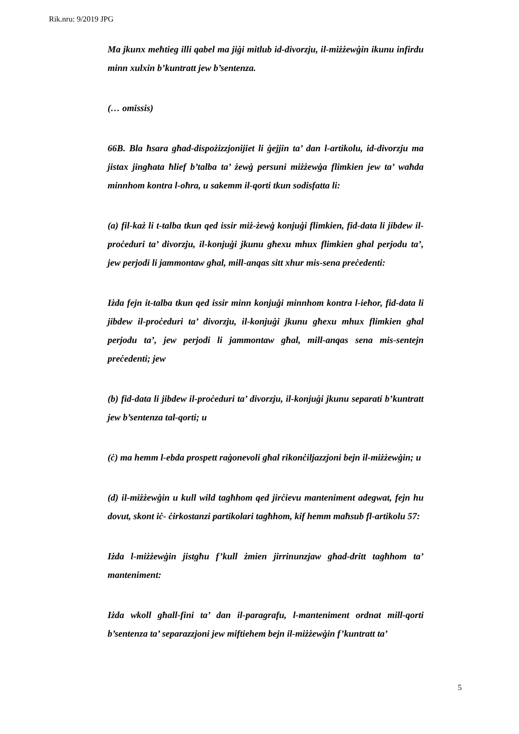Rik.nru: 9/2019 JPG
Ma jkunx meħtieg illi qabel ma jiġi mitlub id-divorzju, il-miżżewġin ikunu infirdu minn xulxin b’kuntratt jew b’sentenza.
(… omissis)
66B. Bla ħsara għad-dispożizzjonijiet li ġejjin ta’ dan l-artikolu, id-divorzju ma jistax jingħata ħlief b’talba ta’ żewġ persuni miżżewġa flimkien jew ta’ waħda minnhom kontra l-oħra, u sakemm il-qorti tkun sodisfatta li:
(a) fil-każ li t-talba tkun qed issir miż-żewġ konjuġi flimkien, fid-data li jibdew il-proċeduri ta’ divorzju, il-konjuġi jkunu għexu mhux flimkien għal perjodu ta’, jew perjodi li jammontaw għal, mill-anqas sitt xhur mis-sena preċedenti:
Iżda fejn it-talba tkun qed issir minn konjuġi minnhom kontra l-ieħor, fid-data li jibdew il-proċeduri ta’ divorzju, il-konjuġi jkunu għexu mhux flimkien għal perjodu ta’, jew perjodi li jammontaw għal, mill-anqas sena mis-sentejn preċedenti; jew
(b) fid-data li jibdew il-proċeduri ta’ divorzju, il-konjuġi jkunu separati b’kuntratt jew b’sentenza tal-qorti; u
(ċ) ma hemm l-ebda prospett raġonevoli għal rikonċiljazzjoni bejn il-miżżewġin; u
(d) il-miżżewġin u kull wild tagħhom qed jirċievu manteniment adegwat, fejn hu dovut, skont iċ- ċirkostanzi partikolari tagħhom, kif hemm maħsub fl-artikolu 57:
Iżda l-miżżewġin jistgħu f’kull żmien jirrinunzjaw għad-dritt tagħhom ta’ manteniment:
Iżda wkoll għall-fini ta’ dan il-paragrafu, l-manteniment ordnat mill-qorti b’sentenza ta’ separazzjoni jew miftiehem bejn il-miżżewġin f’kuntratt ta’
5